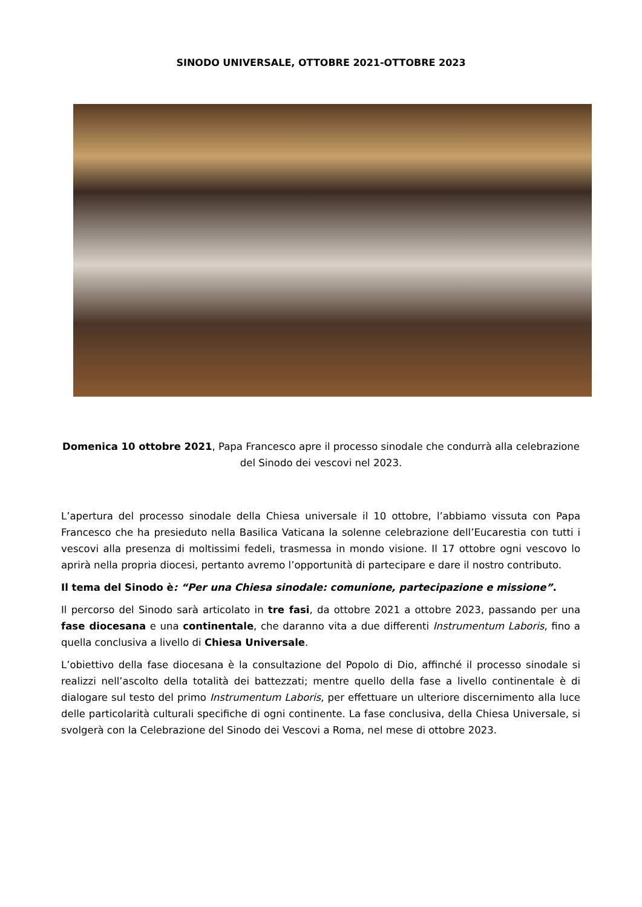SINODO UNIVERSALE, OTTOBRE 2021-OTTOBRE 2023
Domenica 10 ottobre 2021, Papa Francesco apre il processo sinodale che condurrà alla celebrazione del Sinodo dei vescovi nel 2023.
L’apertura del processo sinodale della Chiesa universale il 10 ottobre, l’abbiamo vissuta con Papa Francesco che ha presieduto nella Basilica Vaticana la solenne celebrazione dell’Eucarestia con tutti i vescovi alla presenza di moltissimi fedeli, trasmessa in mondo visione. Il 17 ottobre ogni vescovo lo aprirà nella propria diocesi, pertanto avremo l’opportunità di partecipare e dare il nostro contributo.
Il tema del Sinodo è: “Per una Chiesa sinodale: comunione, partecipazione e missione”.
Il percorso del Sinodo sarà articolato in tre fasi, da ottobre 2021 a ottobre 2023, passando per una fase diocesana e una continentale, che daranno vita a due differenti Instrumentum Laboris, fino a quella conclusiva a livello di Chiesa Universale.
L’obiettivo della fase diocesana è la consultazione del Popolo di Dio, affinché il processo sinodale si realizzi nell’ascolto della totalità dei battezzati; mentre quello della fase a livello continentale è di dialogare sul testo del primo Instrumentum Laboris, per effettuare un ulteriore discernimento alla luce delle particolarità culturali specifiche di ogni continente. La fase conclusiva, della Chiesa Universale, si svolgerà con la Celebrazione del Sinodo dei Vescovi a Roma, nel mese di ottobre 2023.